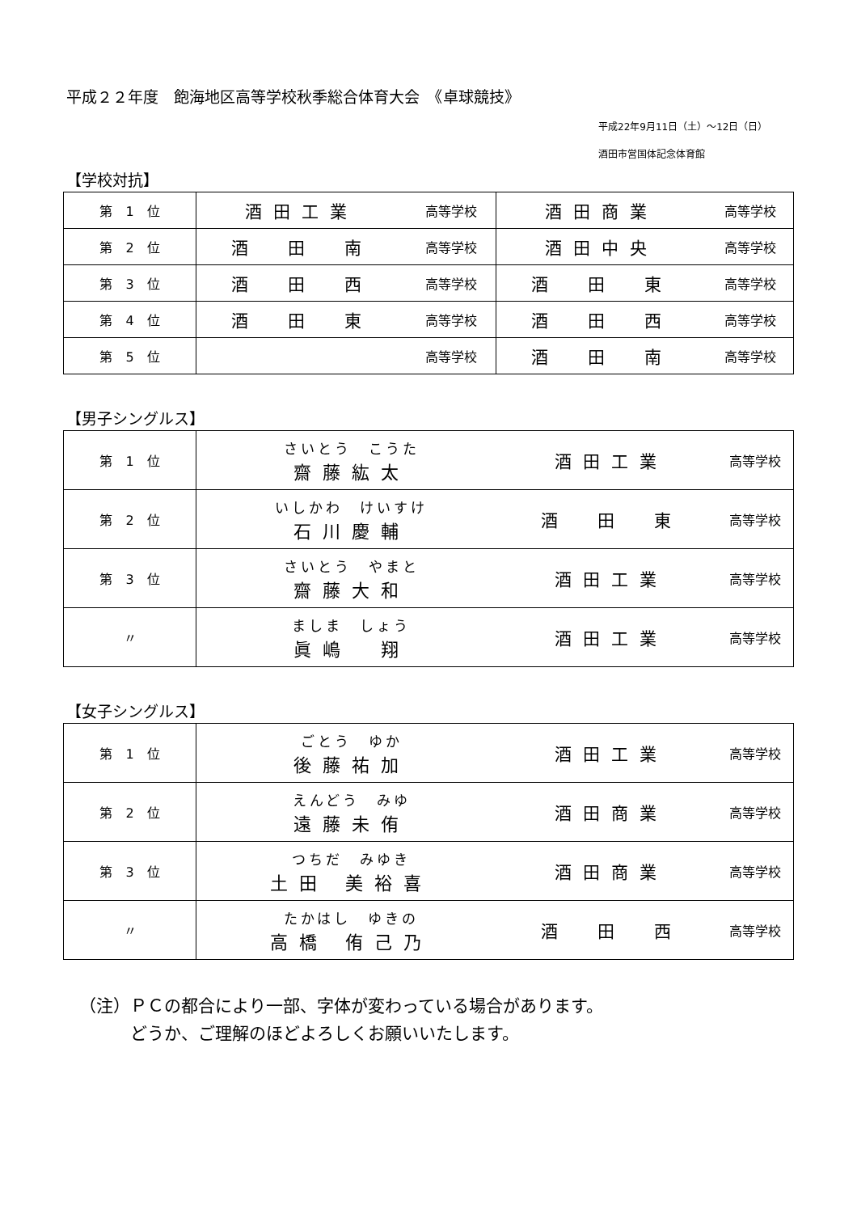平成２２年度　飽海地区高等学校秋季総合体育大会　《卓球競技》
平成22年9月11日（土）～12日（日）
酒田市営国体記念体育館
【学校対抗】
| 第 1 位 | 酒田工業 | 高等学校 | 酒田商業 | 高等学校 |
| 第 2 位 | 酒 田 南 | 高等学校 | 酒田中央 | 高等学校 |
| 第 3 位 | 酒 田 西 | 高等学校 | 酒 田 東 | 高等学校 |
| 第 4 位 | 酒 田 東 | 高等学校 | 酒 田 西 | 高等学校 |
| 第 5 位 | | 高等学校 | 酒 田 南 | 高等学校 |
【男子シングルス】
| 第 1 位 | さいとう こうた 齋藤紘太 | 酒田工業 | 高等学校 |
| 第 2 位 | いしかわ けいすけ 石川慶輔 | 酒 田 東 | 高等学校 |
| 第 3 位 | さいとう やまと 齋藤大和 | 酒田工業 | 高等学校 |
| 〃 | ましま しょう 眞嶋 翔 | 酒田工業 | 高等学校 |
【女子シングルス】
| 第 1 位 | ごとう ゆか 後藤祐加 | 酒田工業 | 高等学校 |
| 第 2 位 | えんどう みゆ 遠藤未侑 | 酒田商業 | 高等学校 |
| 第 3 位 | つちだ みゆき 土田 美裕喜 | 酒田商業 | 高等学校 |
| 〃 | たかはし ゆきの 高橋 侑己乃 | 酒 田 西 | 高等学校 |
（注）ＰＣの都合により一部、字体が変わっている場合があります。
　　　どうか、ご理解のほどよろしくお願いいたします。